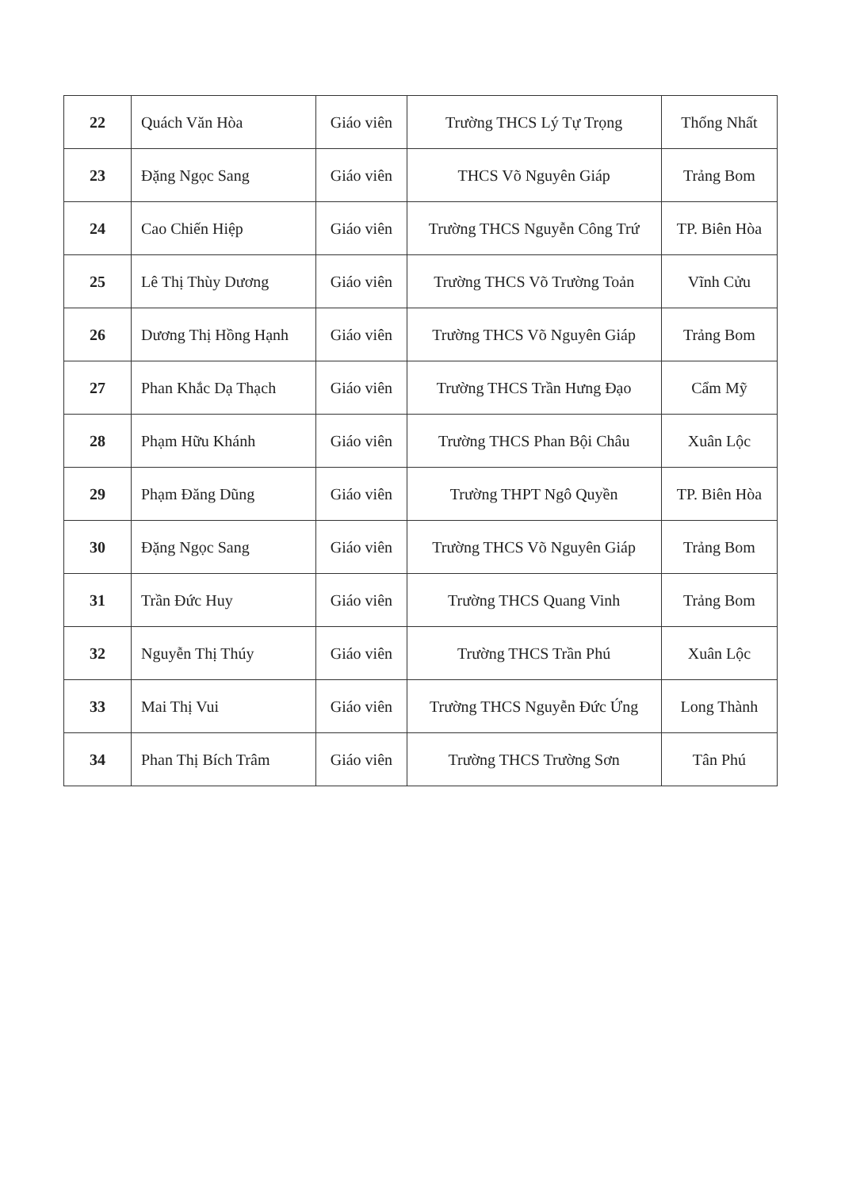| 22 | Quách Văn Hòa | Giáo viên | Trường THCS Lý Tự Trọng | Thống Nhất |
| 23 | Đặng Ngọc Sang | Giáo viên | THCS Võ Nguyên Giáp | Trảng Bom |
| 24 | Cao Chiến Hiệp | Giáo viên | Trường THCS Nguyễn Công Trứ | TP. Biên Hòa |
| 25 | Lê Thị Thùy Dương | Giáo viên | Trường THCS Võ Trường Toản | Vĩnh Cửu |
| 26 | Dương Thị Hồng Hạnh | Giáo viên | Trường THCS Võ Nguyên Giáp | Trảng Bom |
| 27 | Phan Khắc Dạ Thạch | Giáo viên | Trường THCS Trần Hưng Đạo | Cẩm Mỹ |
| 28 | Phạm Hữu Khánh | Giáo viên | Trường THCS Phan Bội Châu | Xuân Lộc |
| 29 | Phạm Đăng Dũng | Giáo viên | Trường THPT Ngô Quyền | TP. Biên Hòa |
| 30 | Đặng Ngọc Sang | Giáo viên | Trường THCS Võ Nguyên Giáp | Trảng Bom |
| 31 | Trần Đức Huy | Giáo viên | Trường THCS Quang Vinh | Trảng Bom |
| 32 | Nguyễn Thị Thúy | Giáo viên | Trường THCS Trần Phú | Xuân Lộc |
| 33 | Mai Thị Vui | Giáo viên | Trường THCS Nguyễn Đức Ứng | Long Thành |
| 34 | Phan Thị Bích Trâm | Giáo viên | Trường THCS Trường Sơn | Tân Phú |